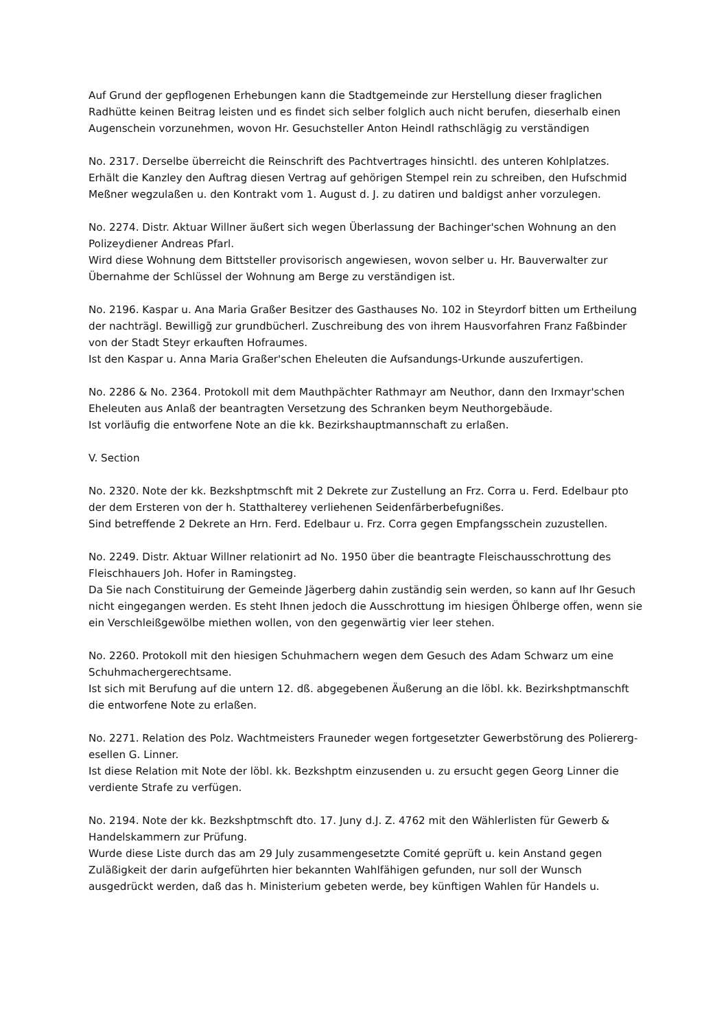Auf Grund der gepflogenen Erhebungen kann die Stadtgemeinde zur Herstellung dieser fraglichen Radhütte keinen Beitrag leisten und es findet sich selber folglich auch nicht berufen, dieserhalb einen Augenschein vorzunehmen, wovon Hr. Gesuchsteller Anton Heindl rathschlägig zu verständigen
No. 2317. Derselbe überreicht die Reinschrift des Pachtvertrages hinsichtl. des unteren Kohlplatzes.
Erhält die Kanzley den Auftrag diesen Vertrag auf gehörigen Stempel rein zu schreiben, den Hufschmid Meßner wegzulaßen u. den Kontrakt vom 1. August d. J. zu datiren und baldigst anher vorzulegen.
No. 2274. Distr. Aktuar Willner äußert sich wegen Überlassung der Bachinger'schen Wohnung an den Polizeydiener Andreas Pfarl.
Wird diese Wohnung dem Bittsteller provisorisch angewiesen, wovon selber u. Hr. Bauverwalter zur Übernahme der Schlüssel der Wohnung am Berge zu verständigen ist.
No. 2196. Kaspar u. Ana Maria Graßer Besitzer des Gasthauses No. 102 in Steyrdorf bitten um Ertheilung der nachträgl. Bewilligg̃ zur grundbücherl. Zuschreibung des von ihrem Hausvorfahren Franz Faßbinder von der Stadt Steyr erkauften Hofraumes.
Ist den Kaspar u. Anna Maria Graßer'schen Eheleuten die Aufsandungs-Urkunde auszufertigen.
No. 2286 & No. 2364. Protokoll mit dem Mauthpächter Rathmayr am Neuthor, dann den Irxmayr'schen Eheleuten aus Anlaß der beantragten Versetzung des Schranken beym Neuthorgebäude.
Ist vorläufig die entworfene Note an die kk. Bezirkshauptmannschaft zu erlaßen.
V. Section
No. 2320. Note der kk. Bezkshptmschft mit 2 Dekrete zur Zustellung an Frz. Corra u. Ferd. Edelbaur pto der dem Ersteren von der h. Statthalterey verliehenen Seidenfärberbefugnißes.
Sind betreffende 2 Dekrete an Hrn. Ferd. Edelbaur u. Frz. Corra gegen Empfangsschein zuzustellen.
No. 2249. Distr. Aktuar Willner relationirt ad No. 1950 über die beantragte Fleischausschrottung des Fleischhauers Joh. Hofer in Ramingsteg.
Da Sie nach Constituirung der Gemeinde Jägerberg dahin zuständig sein werden, so kann auf Ihr Gesuch nicht eingegangen werden. Es steht Ihnen jedoch die Ausschrottung im hiesigen Öhlberge offen, wenn sie ein Verschleißgewölbe miethen wollen, von den gegenwärtig vier leer stehen.
No. 2260. Protokoll mit den hiesigen Schuhmachern wegen dem Gesuch des Adam Schwarz um eine Schuhmachergerechtsame.
Ist sich mit Berufung auf die untern 12. dß. abgegebenen Äußerung an die löbl. kk. Bezirkshptmanschft die entworfene Note zu erlaßen.
No. 2271. Relation des Polz. Wachtmeisters Frauneder wegen fortgesetzter Gewerbstörung des Poliererg­esellen G. Linner.
Ist diese Relation mit Note der löbl. kk. Bezkshptm einzusenden u. zu ersucht gegen Georg Linner die verdiente Strafe zu verfügen.
No. 2194. Note der kk. Bezkshptmschft dto. 17. Juny d.J. Z. 4762 mit den Wählerlisten für Gewerb & Handelskammern zur Prüfung.
Wurde diese Liste durch das am 29 July zusammengesetzte Comité geprüft u. kein Anstand gegen Zuläßigkeit der darin aufgeführten hier bekannten Wahlfähigen gefunden, nur soll der Wunsch ausgedrückt werden, daß das h. Ministerium gebeten werde, bey künftigen Wahlen für Handels u.